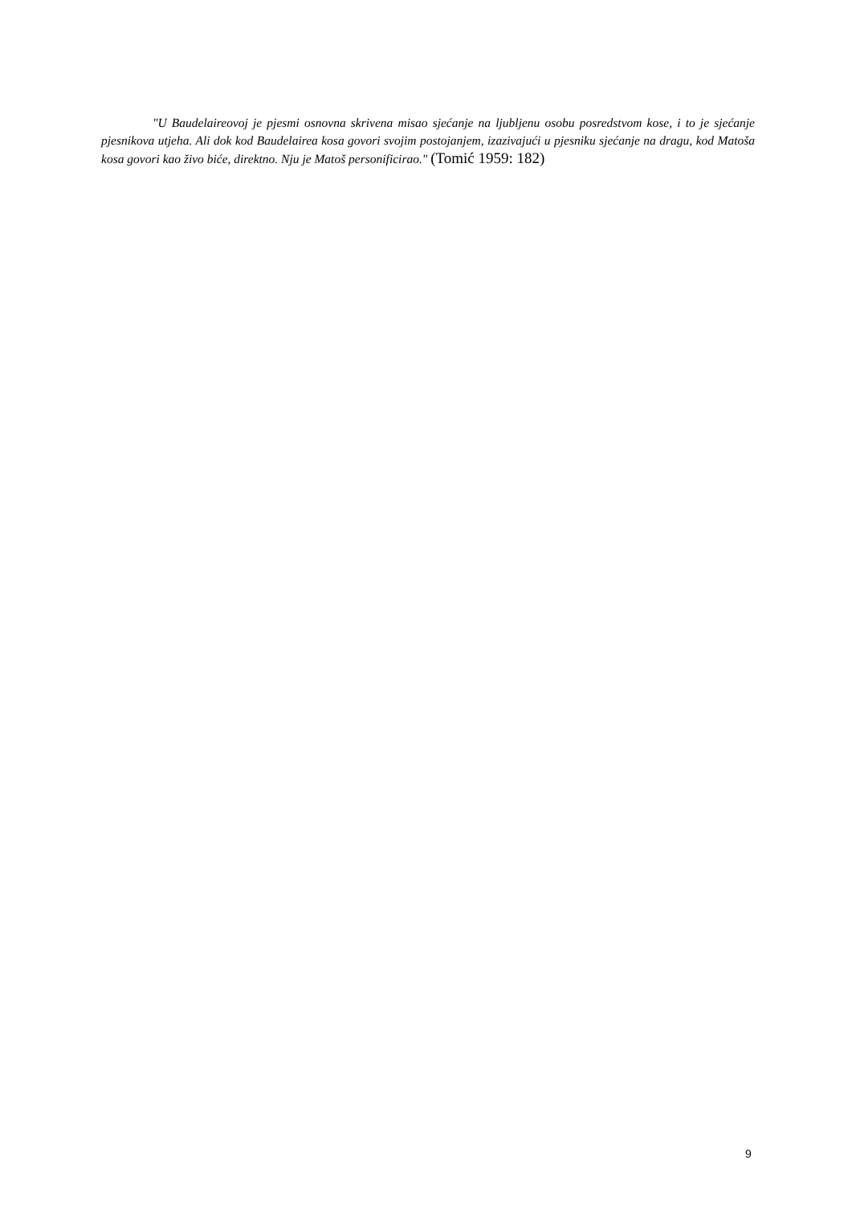"U Baudelaireovoj je pjesmi osnovna skrivena misao sjećanje na ljubljenu osobu posredstvom kose, i to je sjećanje pjesnikova utjeha. Ali dok kod Baudelairea kosa govori svojim postojanjem, izazivajući u pjesniku sjećanje na dragu, kod Matoša kosa govori kao živo biće, direktno. Nju je Matoš personificirao." (Tomić 1959: 182)
9